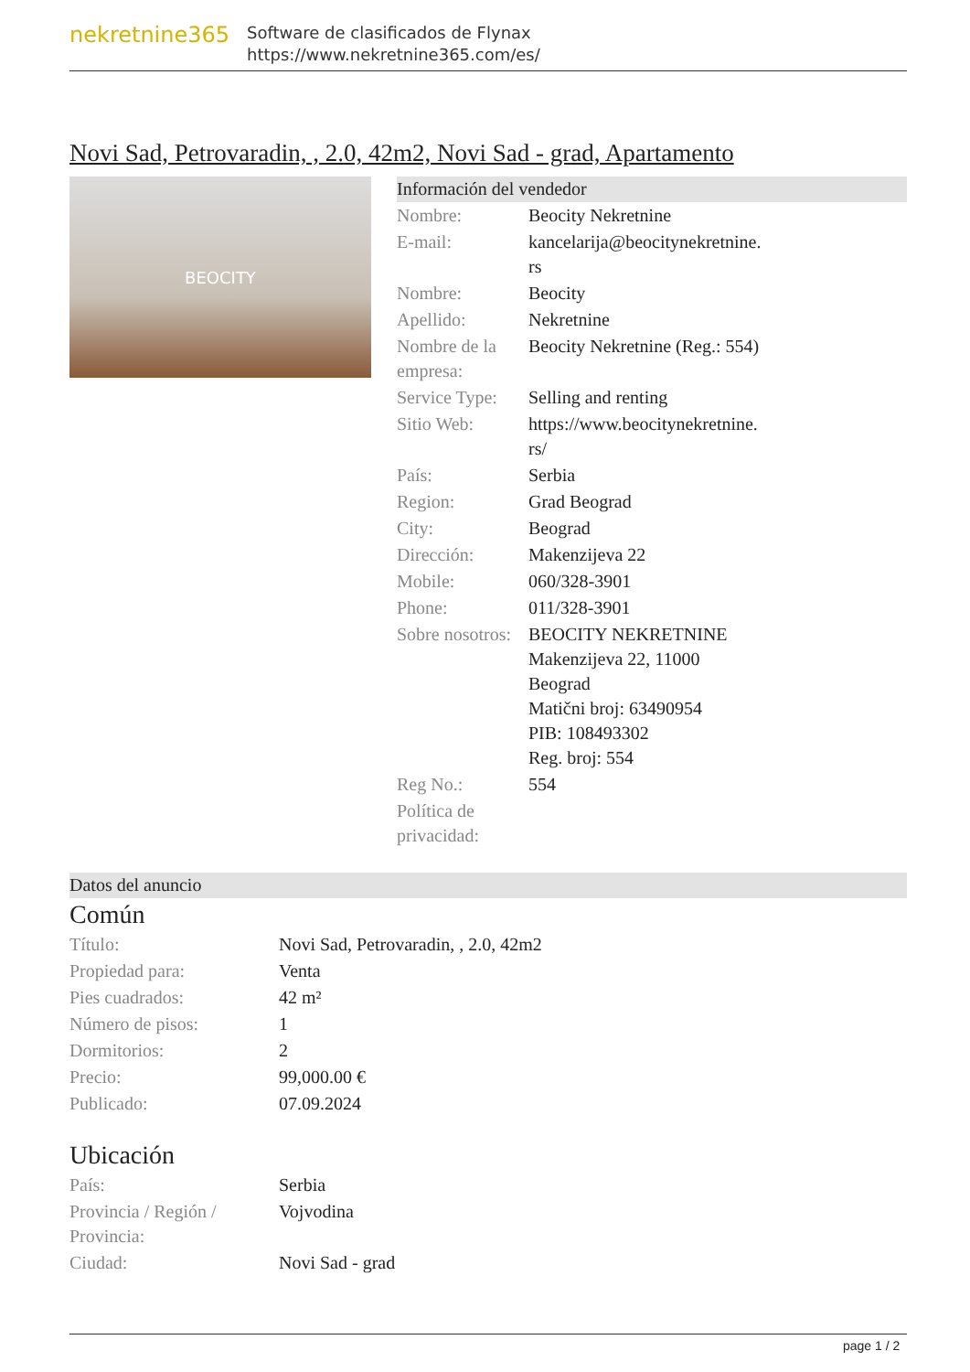nekretnine365
Software de clasificados de Flynax
https://www.nekretnine365.com/es/
Novi Sad, Petrovaradin, , 2.0, 42m2, Novi Sad - grad, Apartamento
BEOCITY
Información del vendedor
| Nombre: | Beocity Nekretnine |
| E-mail: | kancelarija@beocitynekretnine. rs |
| Nombre: | Beocity |
| Apellido: | Nekretnine |
| Nombre de la empresa: | Beocity Nekretnine (Reg.: 554) |
| Service Type: | Selling and renting |
| Sitio Web: | https://www.beocitynekretnine. rs/ |
| País: | Serbia |
| Region: | Grad Beograd |
| City: | Beograd |
| Dirección: | Makenzijeva 22 |
| Mobile: | 060/328-3901 |
| Phone: | 011/328-3901 |
| Sobre nosotros: | BEOCITY NEKRETNINE Makenzijeva 22, 11000 Beograd Matični broj: 63490954 PIB: 108493302 Reg. broj: 554 |
| Reg No.: | 554 |
| Política de privacidad: | |
Datos del anuncio
Común
| Título: | Novi Sad, Petrovaradin, , 2.0, 42m2 |
| Propiedad para: | Venta |
| Pies cuadrados: | 42 m² |
| Número de pisos: | 1 |
| Dormitorios: | 2 |
| Precio: | 99,000.00 € |
| Publicado: | 07.09.2024 |
Ubicación
| País: | Serbia |
| Provincia / Región / Provincia: | Vojvodina |
| Ciudad: | Novi Sad - grad |
page 1 / 2